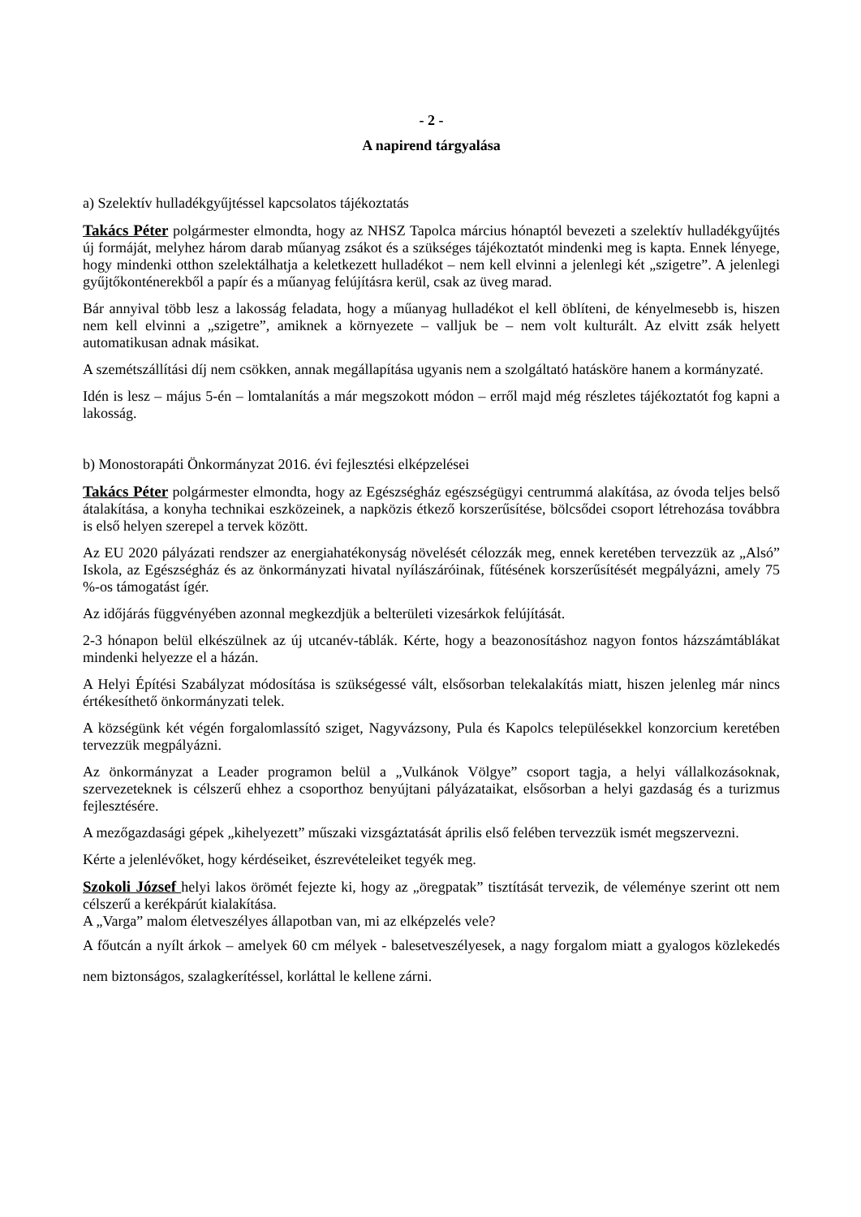- 2 -
A napirend tárgyalása
a) Szelektív hulladékgyűjtéssel kapcsolatos tájékoztatás
Takács Péter polgármester elmondta, hogy az NHSZ Tapolca március hónaptól bevezeti a szelektív hulladékgyűjtés új formáját, melyhez három darab műanyag zsákot és a szükséges tájékoztatót mindenki meg is kapta. Ennek lényege, hogy mindenki otthon szelektálhatja a keletkezett hulladékot – nem kell elvinni a jelenlegi két „szigetre”. A jelenlegi gyűjtőkonténerekből a papír és a műanyag felújításra kerül, csak az üveg marad.
Bár annyival több lesz a lakosság feladata, hogy a műanyag hulladékot el kell öblíteni, de kényelmesebb is, hiszen nem kell elvinni a „szigetre”, amiknek a környezete – valljuk be – nem volt kulturált. Az elvitt zsák helyett automatikusan adnak másikat.
A szemétszállítási díj nem csökken, annak megállapítása ugyanis nem a szolgáltató hatásköre hanem a kormányzaté.
Idén is lesz – május 5-én – lomtalanítás a már megszokott módon – erről majd még részletes tájékoztatót fog kapni a lakosság.
b) Monostorapáti Önkormányzat 2016. évi fejlesztési elképzelései
Takács Péter polgármester elmondta, hogy az Egészségház egészségügyi centrummá alakítása, az óvoda teljes belső átalakítása, a konyha technikai eszközeinek, a napközis étkező korszerűsítése, bölcsődei csoport létrehozása továbbra is első helyen szerepel a tervek között.
Az EU 2020 pályázati rendszer az energiahatékonyság növelését célozzák meg, ennek keretében tervezzük az „Alsó” Iskola, az Egészségház és az önkormányzati hivatal nyílászáróinak, fűtésének korszerűsítését megpályázni, amely 75 %-os támogatást ígér.
Az időjárás függvényében azonnal megkezdjük a belterületi vizesárkok felújítását.
2-3 hónapon belül elkészülnek az új utcanév-táblák. Kérte, hogy a beazonosításhoz nagyon fontos házszámtáblákat mindenki helyezze el a házán.
A Helyi Építési Szabályzat módosítása is szükségessé vált, elsősorban telekalakítás miatt, hiszen jelenleg már nincs értékesíthető önkormányzati telek.
A községünk két végén forgalomlassító sziget, Nagyvázsony, Pula és Kapolcs településekkel konzorcium keretében tervezzük megpályázni.
Az önkormányzat a Leader programon belül a „Vulkánok Völgye” csoport tagja, a helyi vállalkozásoknak, szervezeteknek is célszerű ehhez a csoporthoz benyújtani pályázataikat, elsősorban a helyi gazdaság és a turizmus fejlesztésére.
A mezőgazdasági gépek „kihelyezett” műszaki vizsgáztatását április első felében tervezzük ismét megszervezni.
Kérte a jelenlévőket, hogy kérdéseiket, észrevételeiket tegyék meg.
Szokoli József helyi lakos örömét fejezte ki, hogy az „öregpatak” tisztítását tervezik, de véleménye szerint ott nem célszerű a kerékpárút kialakítása.
A „Varga” malom életveszélyes állapotban van, mi az elképzelés vele?
A főutcán a nyílt árkok – amelyek 60 cm mélyek - balesetveszélyesek, a nagy forgalom miatt a gyalogos közlekedés nem biztonságos, szalagkerítéssel, korláttal le kellene zárni.